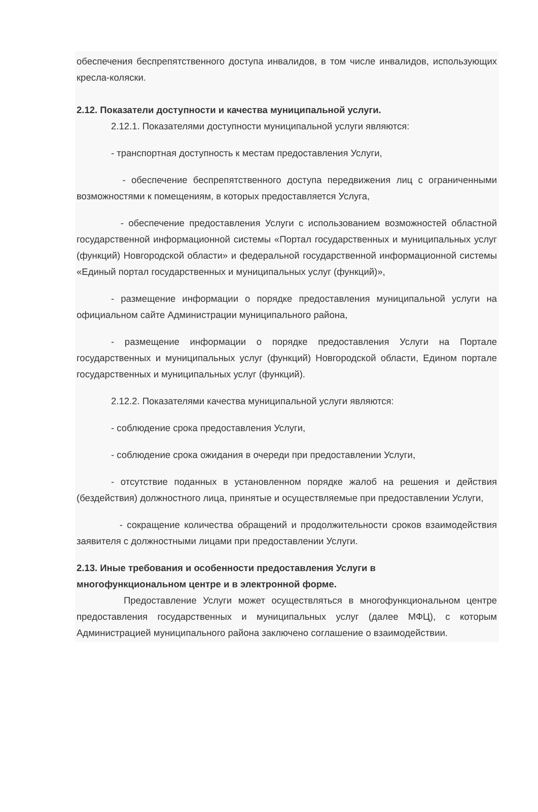обеспечения беспрепятственного доступа инвалидов, в том числе инвалидов, использующих кресла-коляски.
2.12. Показатели доступности и качества муниципальной услуги.
2.12.1. Показателями доступности муниципальной услуги являются:
- транспортная доступность к местам предоставления Услуги,
- обеспечение беспрепятственного доступа передвижения лиц с ограниченными возможностями к помещениям, в которых предоставляется Услуга,
- обеспечение предоставления Услуги с использованием возможностей областной государственной информационной системы «Портал государственных и муниципальных услуг (функций) Новгородской области» и федеральной государственной информационной системы «Единый портал государственных и муниципальных услуг (функций)»,
- размещение информации о порядке предоставления муниципальной услуги на официальном сайте Администрации муниципального района,
- размещение информации о порядке предоставления Услуги на Портале государственных и муниципальных услуг (функций) Новгородской области, Едином портале государственных и муниципальных услуг (функций).
2.12.2. Показателями качества муниципальной услуги являются:
- соблюдение срока предоставления Услуги,
- соблюдение срока ожидания в очереди при предоставлении Услуги,
- отсутствие поданных в установленном порядке жалоб на решения и действия (бездействия) должностного лица, принятые и осуществляемые при предоставлении Услуги,
- сокращение количества обращений и продолжительности сроков взаимодействия заявителя с должностными лицами при предоставлении Услуги.
2.13. Иные требования и особенности предоставления Услуги в
многофункциональном центре и в электронной форме.
Предоставление Услуги может осуществляться в многофункциональном центре предоставления государственных и муниципальных услуг (далее МФЦ), с которым Администрацией муниципального района заключено соглашение о взаимодействии.